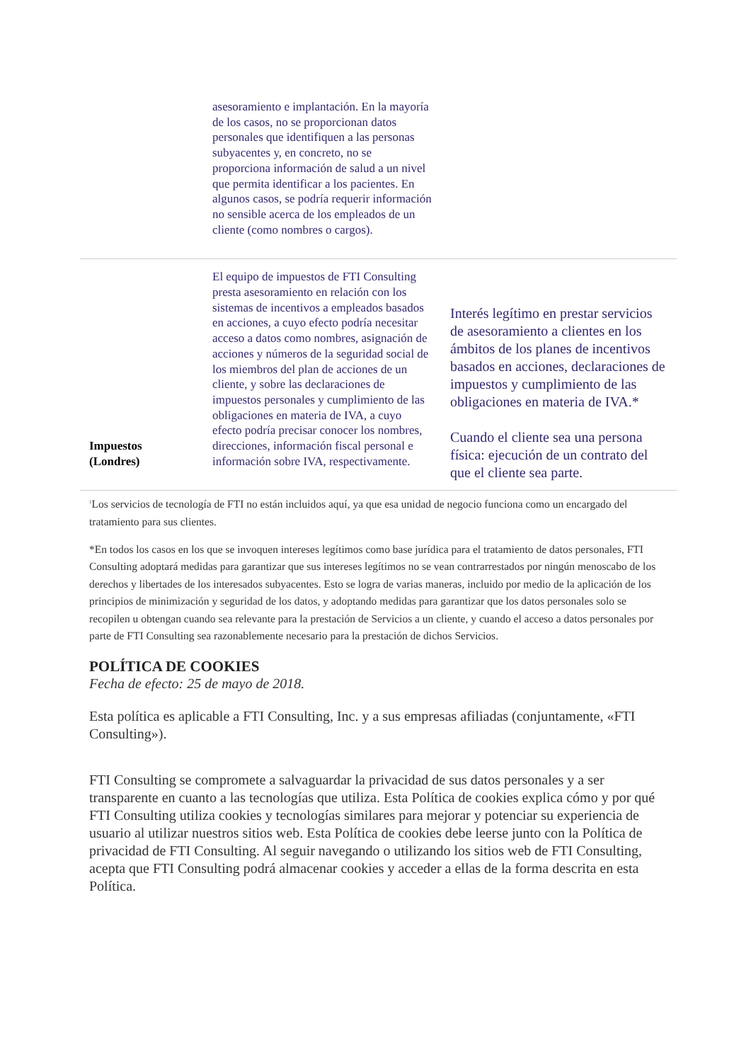| | asesoramiento e implantación. En la mayoría de los casos, no se proporcionan datos personales que identifiquen a las personas subyacentes y, en concreto, no se proporciona información de salud a un nivel que permita identificar a los pacientes. En algunos casos, se podría requerir información no sensible acerca de los empleados de un cliente (como nombres o cargos). | |
| Impuestos (Londres) | El equipo de impuestos de FTI Consulting presta asesoramiento en relación con los sistemas de incentivos a empleados basados en acciones, a cuyo efecto podría necesitar acceso a datos como nombres, asignación de acciones y números de la seguridad social de los miembros del plan de acciones de un cliente, y sobre las declaraciones de impuestos personales y cumplimiento de las obligaciones en materia de IVA, a cuyo efecto podría precisar conocer los nombres, direcciones, información fiscal personal e información sobre IVA, respectivamente. | Interés legítimo en prestar servicios de asesoramiento a clientes en los ámbitos de los planes de incentivos basados en acciones, declaraciones de impuestos y cumplimiento de las obligaciones en materia de IVA.* Cuando el cliente sea una persona física: ejecución de un contrato del que el cliente sea parte. |
<sup>1</sup> Los servicios de tecnología de FTI no están incluidos aquí, ya que esa unidad de negocio funciona como un encargado del tratamiento para sus clientes.
*En todos los casos en los que se invoquen intereses legítimos como base jurídica para el tratamiento de datos personales, FTI Consulting adoptará medidas para garantizar que sus intereses legítimos no se vean contrarrestados por ningún menoscabo de los derechos y libertades de los interesados subyacentes. Esto se logra de varias maneras, incluido por medio de la aplicación de los principios de minimización y seguridad de los datos, y adoptando medidas para garantizar que los datos personales solo se recopilen u obtengan cuando sea relevante para la prestación de Servicios a un cliente, y cuando el acceso a datos personales por parte de FTI Consulting sea razonablemente necesario para la prestación de dichos Servicios.
POLÍTICA DE COOKIES
Fecha de efecto: 25 de mayo de 2018.
Esta política es aplicable a FTI Consulting, Inc. y a sus empresas afiliadas (conjuntamente, «FTI Consulting»).
FTI Consulting se compromete a salvaguardar la privacidad de sus datos personales y a ser transparente en cuanto a las tecnologías que utiliza. Esta Política de cookies explica cómo y por qué FTI Consulting utiliza cookies y tecnologías similares para mejorar y potenciar su experiencia de usuario al utilizar nuestros sitios web. Esta Política de cookies debe leerse junto con la Política de privacidad de FTI Consulting. Al seguir navegando o utilizando los sitios web de FTI Consulting, acepta que FTI Consulting podrá almacenar cookies y acceder a ellas de la forma descrita en esta Política.